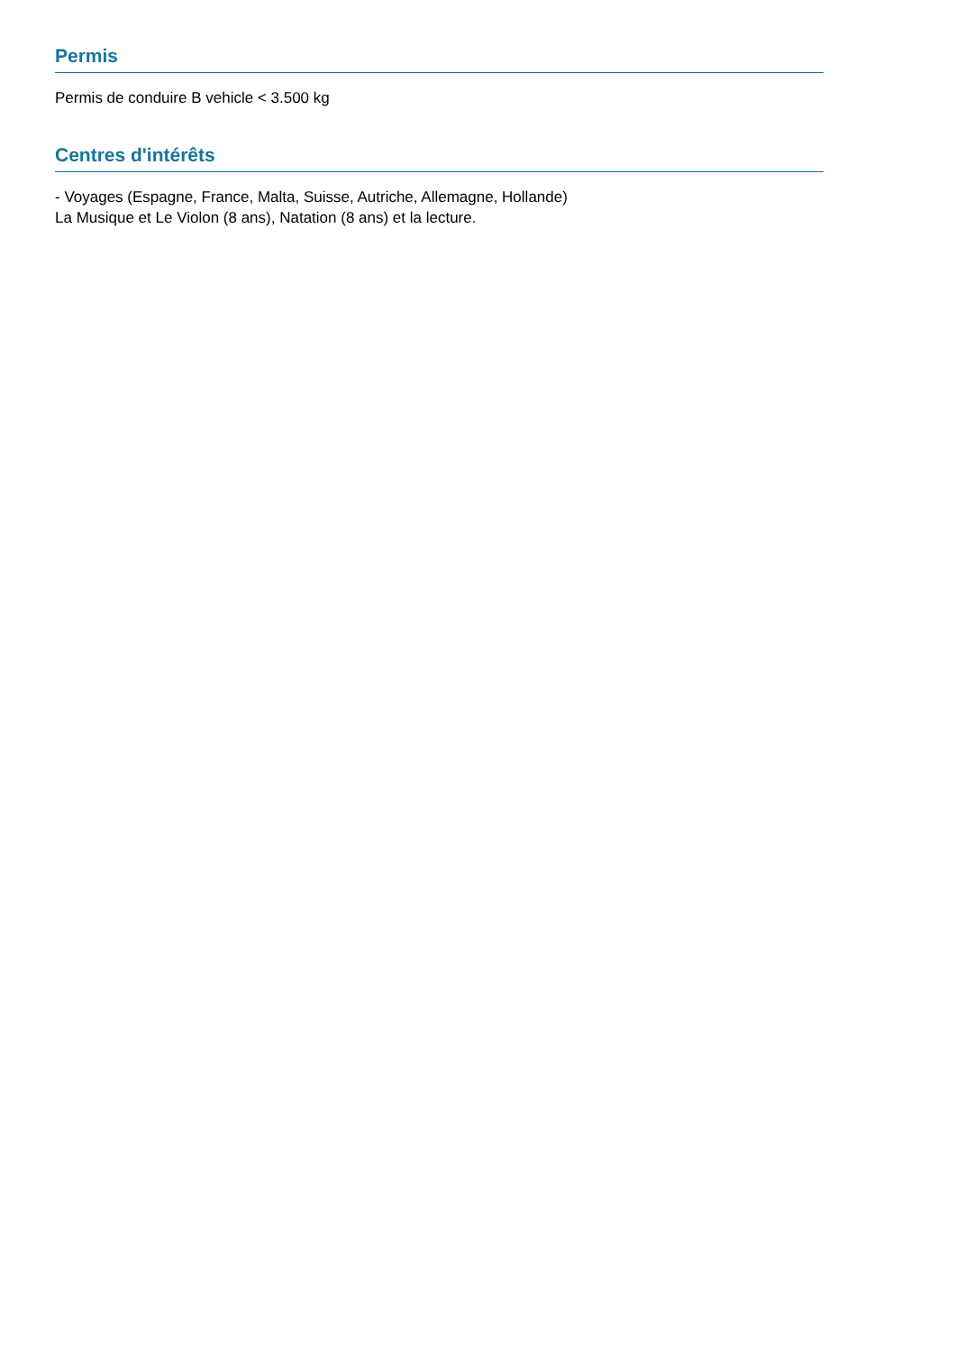Permis
Permis de conduire B vehicle < 3.500 kg
Centres d'intérêts
- Voyages (Espagne, France, Malta, Suisse, Autriche, Allemagne, Hollande)
La Musique et Le Violon (8 ans), Natation (8 ans) et la lecture.